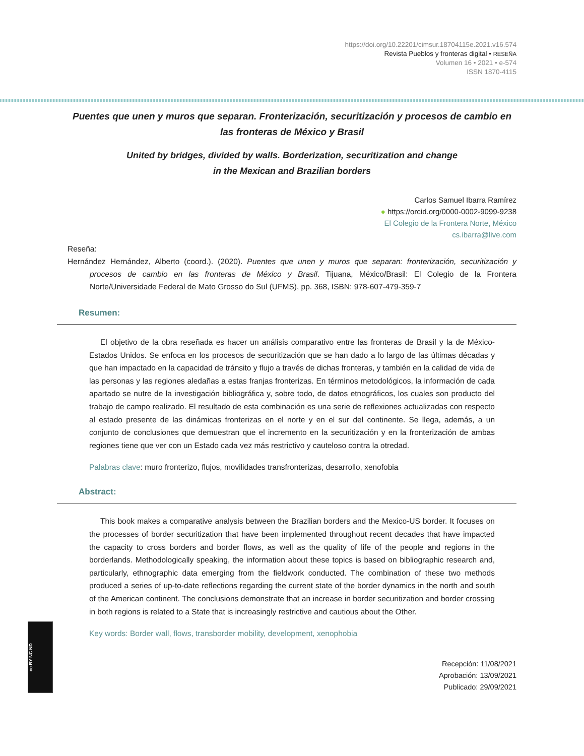https://doi.org/10.22201/cimsur.18704115e.2021.v16.574
Revista Pueblos y fronteras digital • RESEÑA
Volumen 16 • 2021 • e-574
ISSN 1870-4115
Puentes que unen y muros que separan. Fronterización, securitización y procesos de cambio en las fronteras de México y Brasil
United by bridges, divided by walls. Borderization, securitization and change
in the Mexican and Brazilian borders
Carlos Samuel Ibarra Ramírez
● https://orcid.org/0000-0002-9099-9238
El Colegio de la Frontera Norte, México
cs.ibarra@live.com
Reseña:
Hernández Hernández, Alberto (coord.). (2020). Puentes que unen y muros que separan: fronterización, securitización y procesos de cambio en las fronteras de México y Brasil. Tijuana, México/Brasil: El Colegio de la Frontera Norte/Universidade Federal de Mato Grosso do Sul (UFMS), pp. 368, ISBN: 978-607-479-359-7
Resumen:
El objetivo de la obra reseñada es hacer un análisis comparativo entre las fronteras de Brasil y la de México-Estados Unidos. Se enfoca en los procesos de securitización que se han dado a lo largo de las últimas décadas y que han impactado en la capacidad de tránsito y flujo a través de dichas fronteras, y también en la calidad de vida de las personas y las regiones aledañas a estas franjas fronterizas. En términos metodológicos, la información de cada apartado se nutre de la investigación bibliográfica y, sobre todo, de datos etnográficos, los cuales son producto del trabajo de campo realizado. El resultado de esta combinación es una serie de reflexiones actualizadas con respecto al estado presente de las dinámicas fronterizas en el norte y en el sur del continente. Se llega, además, a un conjunto de conclusiones que demuestran que el incremento en la securitización y en la fronterización de ambas regiones tiene que ver con un Estado cada vez más restrictivo y cauteloso contra la otredad.
Palabras clave: muro fronterizo, flujos, movilidades transfronterizas, desarrollo, xenofobia
Abstract:
This book makes a comparative analysis between the Brazilian borders and the Mexico-US border. It focuses on the processes of border securitization that have been implemented throughout recent decades that have impacted the capacity to cross borders and border flows, as well as the quality of life of the people and regions in the borderlands. Methodologically speaking, the information about these topics is based on bibliographic research and, particularly, ethnographic data emerging from the fieldwork conducted. The combination of these two methods produced a series of up-to-date reflections regarding the current state of the border dynamics in the north and south of the American continent. The conclusions demonstrate that an increase in border securitization and border crossing in both regions is related to a State that is increasingly restrictive and cautious about the Other.
Key words: Border wall, flows, transborder mobility, development, xenophobia
Recepción: 11/08/2021
Aprobación: 13/09/2021
Publicado: 29/09/2021
cc BY NC ND